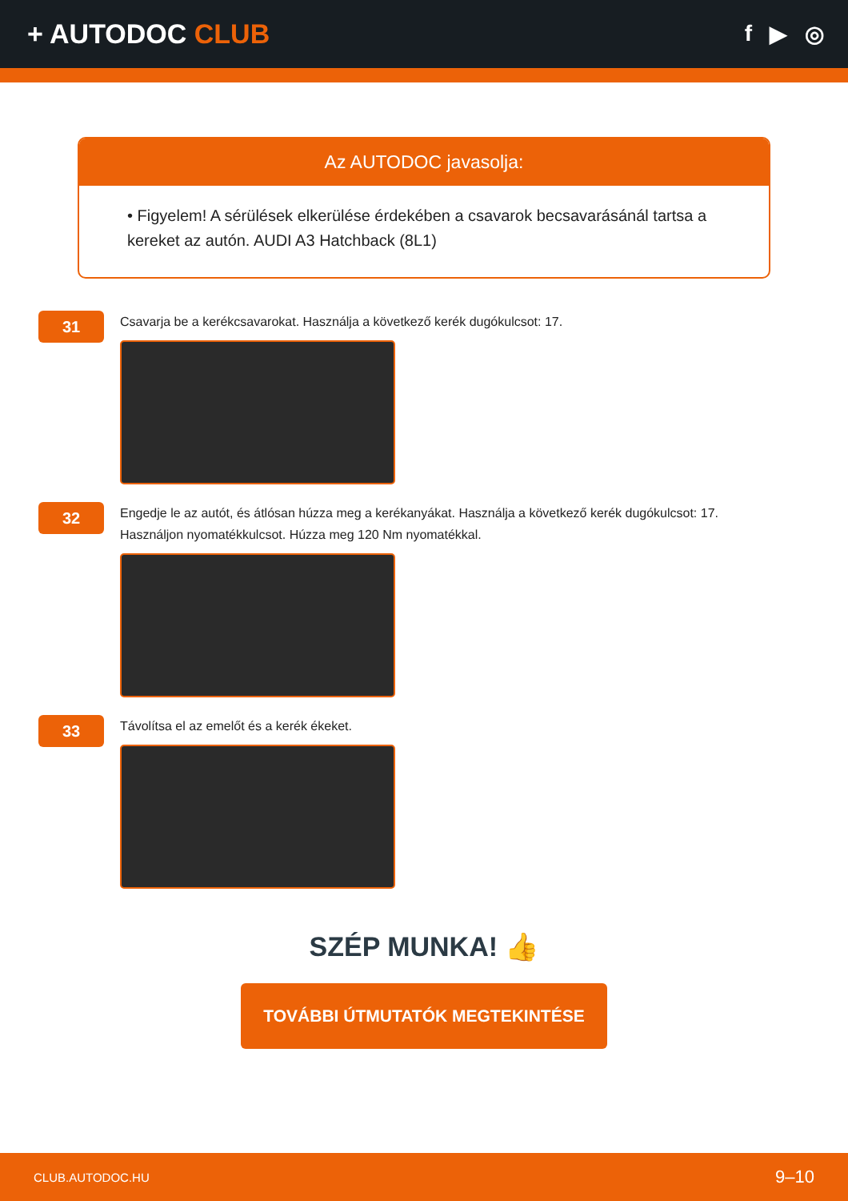+ AUTODOC CLUB
f ▶ ◎
Az AUTODOC javasolja:
• Figyelem! A sérülések elkerülése érdekében a csavarok becsavarásánál tartsa a kereket az autón. AUDI A3 Hatchback (8L1)
31
Csavarja be a kerékcsavarokat. Használja a következő kerék dugókulcsot: 17.
32
Engedje le az autót, és átlósan húzza meg a kerékanyákat. Használja a következő kerék dugókulcsot: 17. Használjon nyomatékkulcsot. Húzza meg 120 Nm nyomatékkal.
33
Távolítsa el az emelőt és a kerék ékeket.
SZÉP MUNKA! 👍
TOVÁBBI ÚTMUTATÓK MEGTEKINTÉSE
CLUB.AUTODOC.HU 9–10